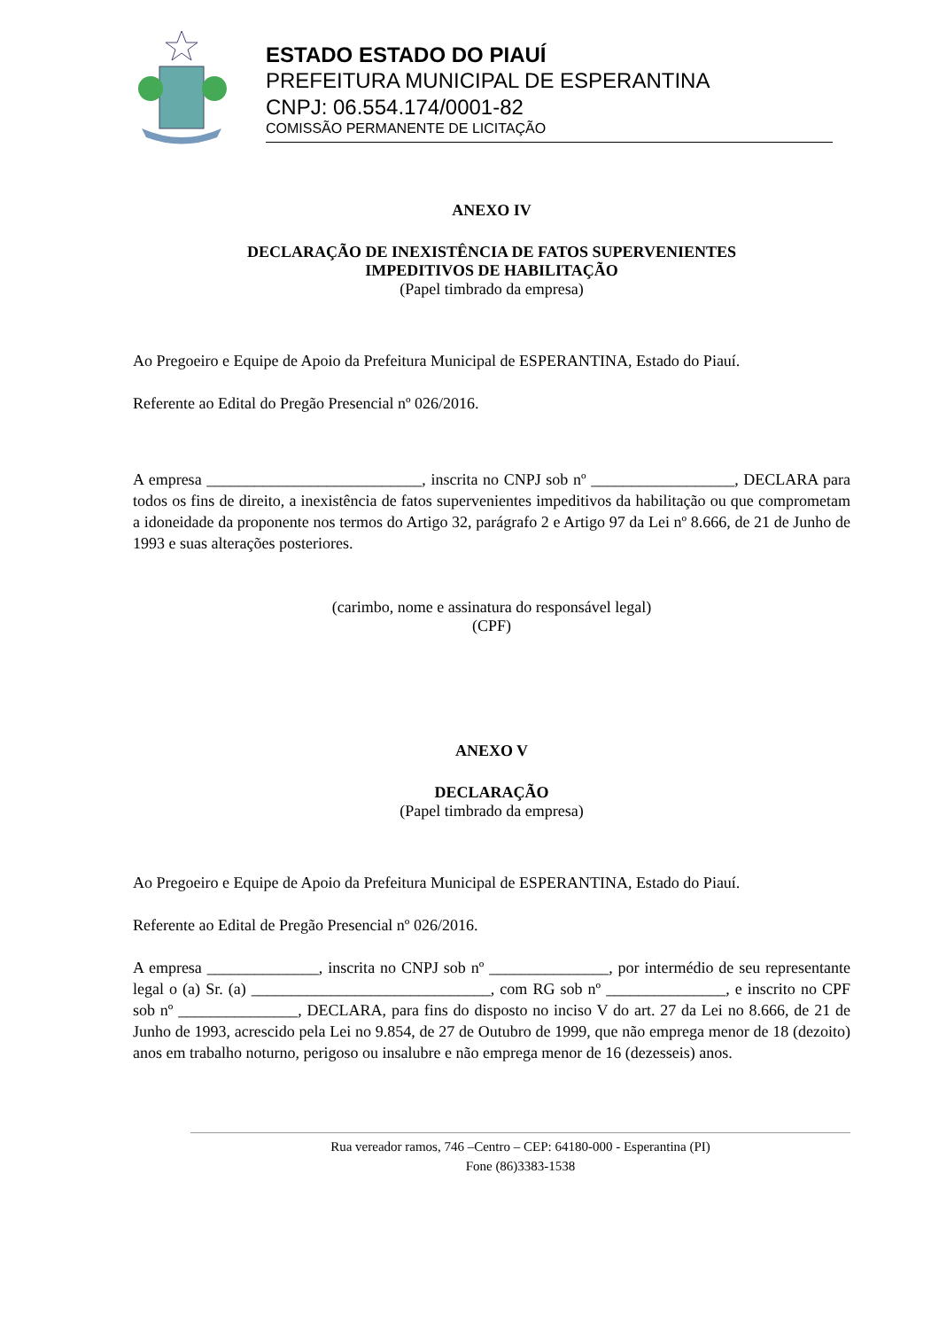ESTADO ESTADO DO PIAUÍ
PREFEITURA MUNICIPAL DE ESPERANTINA
CNPJ: 06.554.174/0001-82
COMISSÃO PERMANENTE DE LICITAÇÃO
ANEXO IV
DECLARAÇÃO DE INEXISTÊNCIA DE FATOS SUPERVENIENTES
IMPEDITIVOS DE HABILITAÇÃO
(Papel timbrado da empresa)
Ao Pregoeiro e Equipe de Apoio da Prefeitura Municipal de ESPERANTINA, Estado do Piauí.
Referente ao Edital do Pregão Presencial nº 026/2016.
A empresa ___________________________, inscrita no CNPJ sob nº __________________, DECLARA para todos os fins de direito, a inexistência de fatos supervenientes impeditivos da habilitação ou que comprometam a idoneidade da proponente nos termos do Artigo 32, parágrafo 2 e Artigo 97 da Lei nº 8.666, de 21 de Junho de 1993 e suas alterações posteriores.
(carimbo, nome e assinatura do responsável legal)
(CPF)
ANEXO V
DECLARAÇÃO
(Papel timbrado da empresa)
Ao Pregoeiro e Equipe de Apoio da Prefeitura Municipal de ESPERANTINA, Estado do Piauí.
Referente ao Edital de Pregão Presencial nº 026/2016.
A empresa ______________, inscrita no CNPJ sob nº _______________, por intermédio de seu representante legal o (a) Sr. (a) ______________________________, com RG sob nº _______________, e inscrito no CPF sob nº _______________, DECLARA, para fins do disposto no inciso V do art. 27 da Lei no 8.666, de 21 de Junho de 1993, acrescido pela Lei no 9.854, de 27 de Outubro de 1999, que não emprega menor de 18 (dezoito) anos em trabalho noturno, perigoso ou insalubre e não emprega menor de 16 (dezesseis) anos.
Rua vereador ramos, 746 –Centro – CEP: 64180-000 - Esperantina (PI)
Fone (86)3383-1538